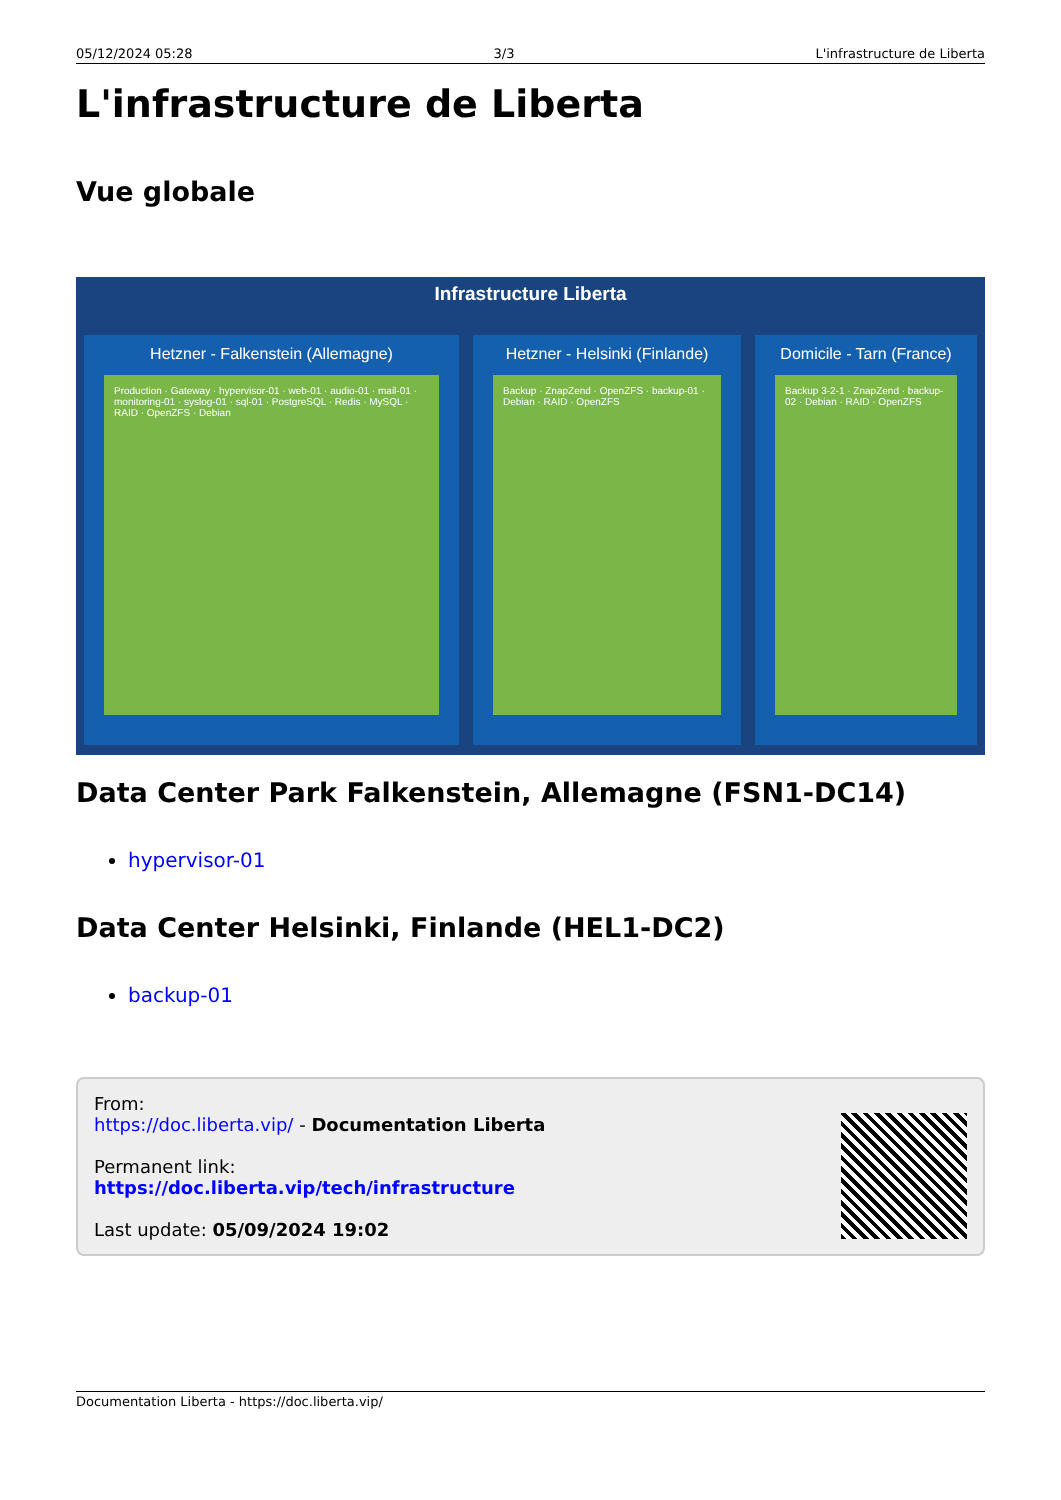05/12/2024 05:28 3/3 L'infrastructure de Liberta
L'infrastructure de Liberta
Vue globale
Infrastructure Liberta
Hetzner - Falkenstein (Allemagne)
Production · Gateway · hypervisor-01 · web-01 · audio-01 · mail-01 · monitoring-01 · syslog-01 · sql-01 · PostgreSQL · Redis · MySQL · RAID · OpenZFS · Debian
Hetzner - Helsinki (Finlande)
Backup · ZnapZend · OpenZFS · backup-01 · Debian · RAID · OpenZFS
Domicile - Tarn (France)
Backup 3-2-1 · ZnapZend · backup-02 · Debian · RAID · OpenZFS
Data Center Park Falkenstein, Allemagne (FSN1-DC14)
hypervisor-01
Data Center Helsinki, Finlande (HEL1-DC2)
backup-01
From:
https://doc.liberta.vip/ - Documentation Liberta
Permanent link:
https://doc.liberta.vip/tech/infrastructure
Last update: 05/09/2024 19:02
Documentation Liberta - https://doc.liberta.vip/